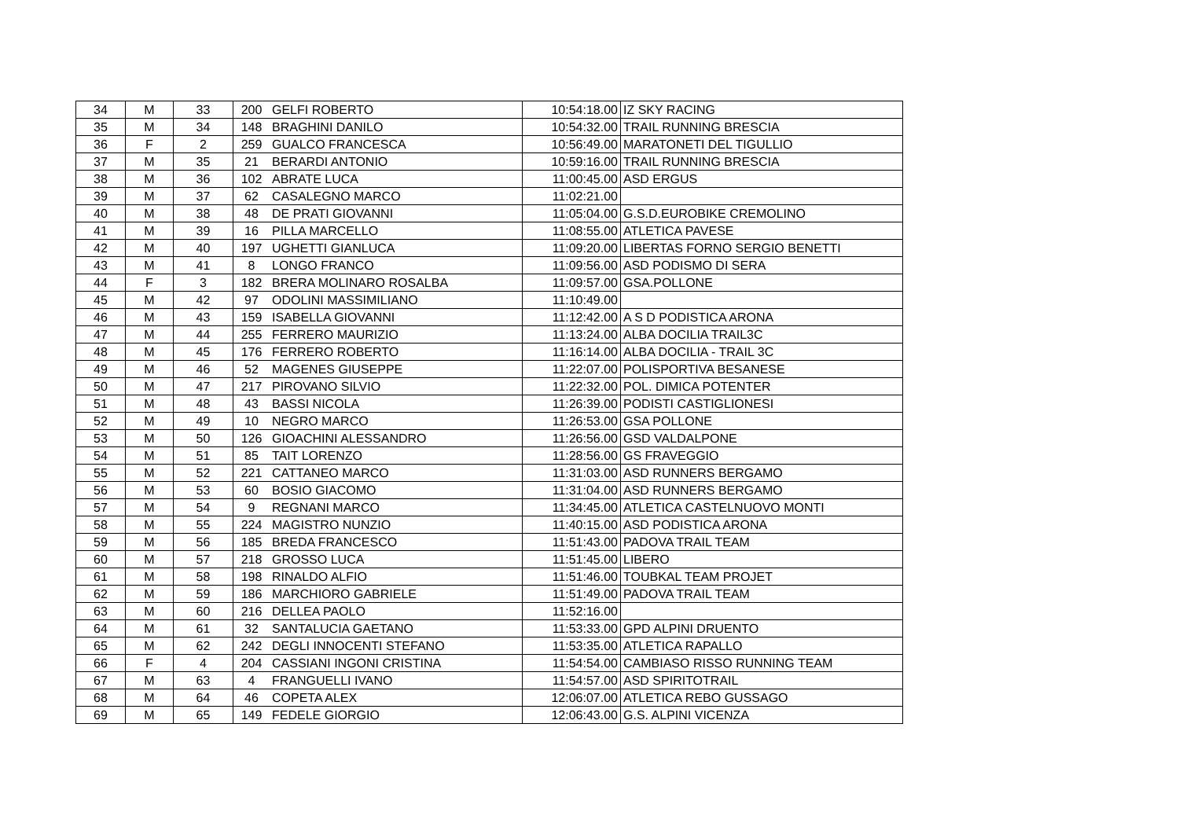| 34 | M | 33 | 200 | GELFI ROBERTO | 10:54:18.00 | IZ SKY RACING |
| 35 | M | 34 | 148 | BRAGHINI DANILO | 10:54:32.00 | TRAIL RUNNING BRESCIA |
| 36 | F | 2 | 259 | GUALCO FRANCESCA | 10:56:49.00 | MARATONETI DEL TIGULLIO |
| 37 | M | 35 | 21 | BERARDI ANTONIO | 10:59:16.00 | TRAIL RUNNING BRESCIA |
| 38 | M | 36 | 102 | ABRATE LUCA | 11:00:45.00 | ASD ERGUS |
| 39 | M | 37 | 62 | CASALEGNO MARCO | 11:02:21.00 | |
| 40 | M | 38 | 48 | DE PRATI GIOVANNI | 11:05:04.00 | G.S.D.EUROBIKE CREMOLINO |
| 41 | M | 39 | 16 | PILLA MARCELLO | 11:08:55.00 | ATLETICA PAVESE |
| 42 | M | 40 | 197 | UGHETTI GIANLUCA | 11:09:20.00 | LIBERTAS FORNO SERGIO BENETTI |
| 43 | M | 41 | 8 | LONGO FRANCO | 11:09:56.00 | ASD PODISMO DI SERA |
| 44 | F | 3 | 182 | BRERA MOLINARO ROSALBA | 11:09:57.00 | GSA.POLLONE |
| 45 | M | 42 | 97 | ODOLINI MASSIMILIANO | 11:10:49.00 | |
| 46 | M | 43 | 159 | ISABELLA GIOVANNI | 11:12:42.00 | A S D PODISTICA ARONA |
| 47 | M | 44 | 255 | FERRERO MAURIZIO | 11:13:24.00 | ALBA DOCILIA TRAIL3C |
| 48 | M | 45 | 176 | FERRERO ROBERTO | 11:16:14.00 | ALBA DOCILIA - TRAIL 3C |
| 49 | M | 46 | 52 | MAGENES GIUSEPPE | 11:22:07.00 | POLISPORTIVA BESANESE |
| 50 | M | 47 | 217 | PIROVANO SILVIO | 11:22:32.00 | POL. DIMICA POTENTER |
| 51 | M | 48 | 43 | BASSI NICOLA | 11:26:39.00 | PODISTI CASTIGLIONESI |
| 52 | M | 49 | 10 | NEGRO MARCO | 11:26:53.00 | GSA POLLONE |
| 53 | M | 50 | 126 | GIOACHINI ALESSANDRO | 11:26:56.00 | GSD VALDALPONE |
| 54 | M | 51 | 85 | TAIT LORENZO | 11:28:56.00 | GS FRAVEGGIO |
| 55 | M | 52 | 221 | CATTANEO MARCO | 11:31:03.00 | ASD RUNNERS BERGAMO |
| 56 | M | 53 | 60 | BOSIO GIACOMO | 11:31:04.00 | ASD RUNNERS BERGAMO |
| 57 | M | 54 | 9 | REGNANI MARCO | 11:34:45.00 | ATLETICA CASTELNUOVO MONTI |
| 58 | M | 55 | 224 | MAGISTRO NUNZIO | 11:40:15.00 | ASD PODISTICA ARONA |
| 59 | M | 56 | 185 | BREDA FRANCESCO | 11:51:43.00 | PADOVA TRAIL TEAM |
| 60 | M | 57 | 218 | GROSSO LUCA | 11:51:45.00 | LIBERO |
| 61 | M | 58 | 198 | RINALDO ALFIO | 11:51:46.00 | TOUBKAL TEAM PROJET |
| 62 | M | 59 | 186 | MARCHIORO GABRIELE | 11:51:49.00 | PADOVA TRAIL TEAM |
| 63 | M | 60 | 216 | DELLEA PAOLO | 11:52:16.00 | |
| 64 | M | 61 | 32 | SANTALUCIA GAETANO | 11:53:33.00 | GPD ALPINI DRUENTO |
| 65 | M | 62 | 242 | DEGLI INNOCENTI STEFANO | 11:53:35.00 | ATLETICA RAPALLO |
| 66 | F | 4 | 204 | CASSIANI INGONI CRISTINA | 11:54:54.00 | CAMBIASO RISSO RUNNING TEAM |
| 67 | M | 63 | 4 | FRANGUELLI IVANO | 11:54:57.00 | ASD SPIRITOTRAIL |
| 68 | M | 64 | 46 | COPETA ALEX | 12:06:07.00 | ATLETICA REBO GUSSAGO |
| 69 | M | 65 | 149 | FEDELE GIORGIO | 12:06:43.00 | G.S. ALPINI VICENZA |